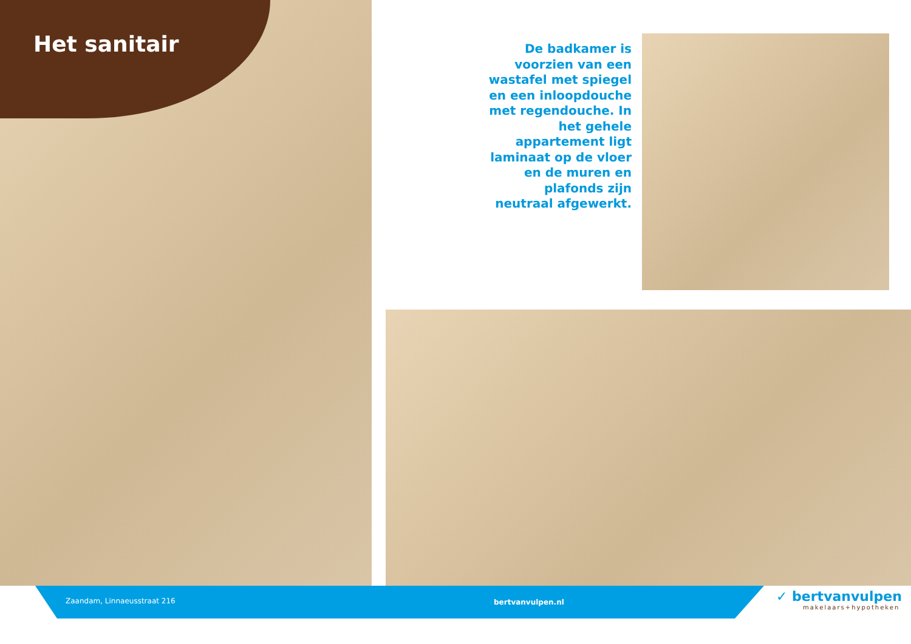Het sanitair
De badkamer is voorzien van een wastafel met spiegel en een inloopdouche met regendouche. In het gehele appartement ligt laminaat op de vloer en de muren en plafonds zijn neutraal afgewerkt.
Zaandam, Linnaeusstraat 216 bertvanvulpen.nl
✓ bertvanvulpen
makelaars+hypotheken